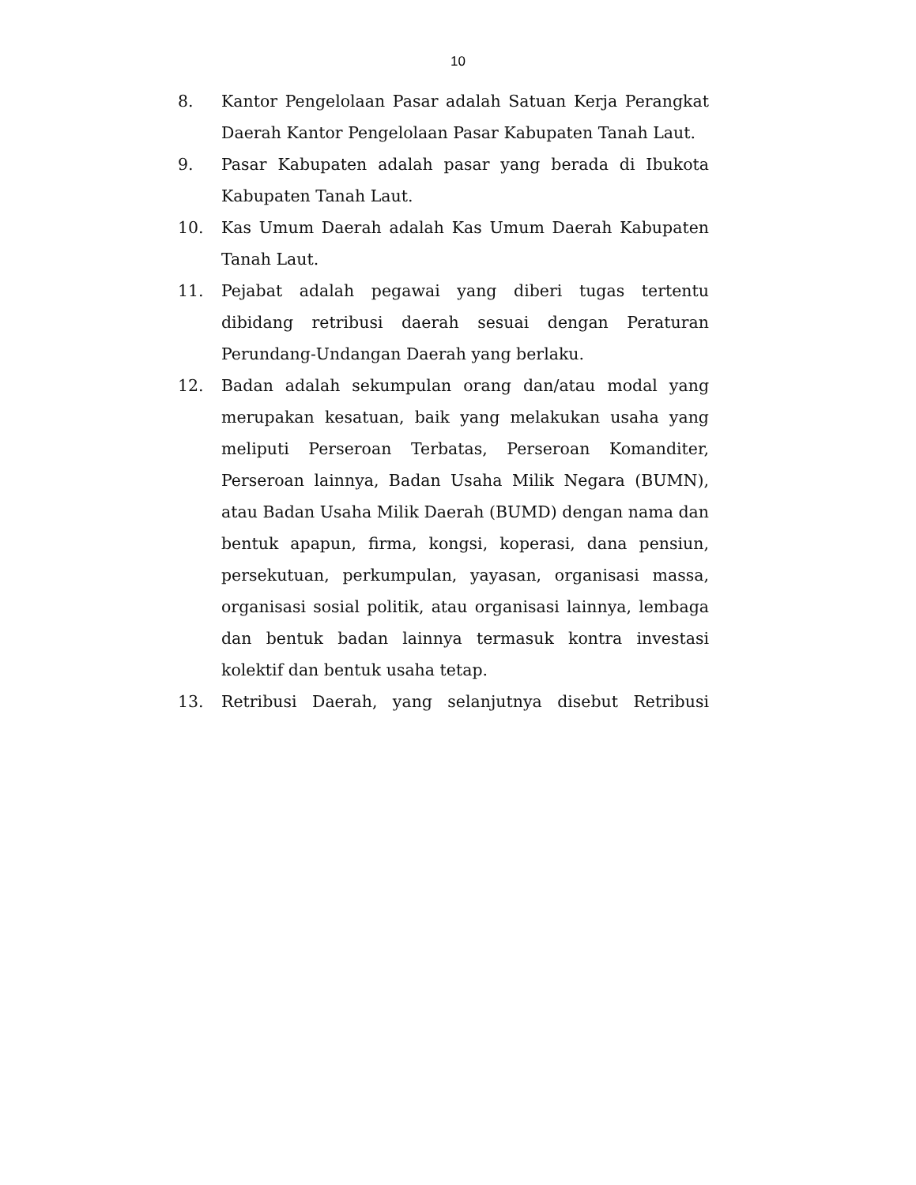10
8. Kantor Pengelolaan Pasar adalah Satuan Kerja Perangkat Daerah Kantor Pengelolaan Pasar Kabupaten Tanah Laut.
9. Pasar Kabupaten adalah pasar yang berada di Ibukota Kabupaten Tanah Laut.
10. Kas Umum Daerah adalah Kas Umum Daerah Kabupaten Tanah Laut.
11. Pejabat adalah pegawai yang diberi tugas tertentu dibidang retribusi daerah sesuai dengan Peraturan Perundang-Undangan Daerah yang berlaku.
12. Badan adalah sekumpulan orang dan/atau modal yang merupakan kesatuan, baik yang melakukan usaha yang meliputi Perseroan Terbatas, Perseroan Komanditer, Perseroan lainnya, Badan Usaha Milik Negara (BUMN), atau Badan Usaha Milik Daerah (BUMD) dengan nama dan bentuk apapun, firma, kongsi, koperasi, dana pensiun, persekutuan, perkumpulan, yayasan, organisasi massa, organisasi sosial politik, atau organisasi lainnya, lembaga dan bentuk badan lainnya termasuk kontra investasi kolektif dan bentuk usaha tetap.
13. Retribusi Daerah, yang selanjutnya disebut Retribusi